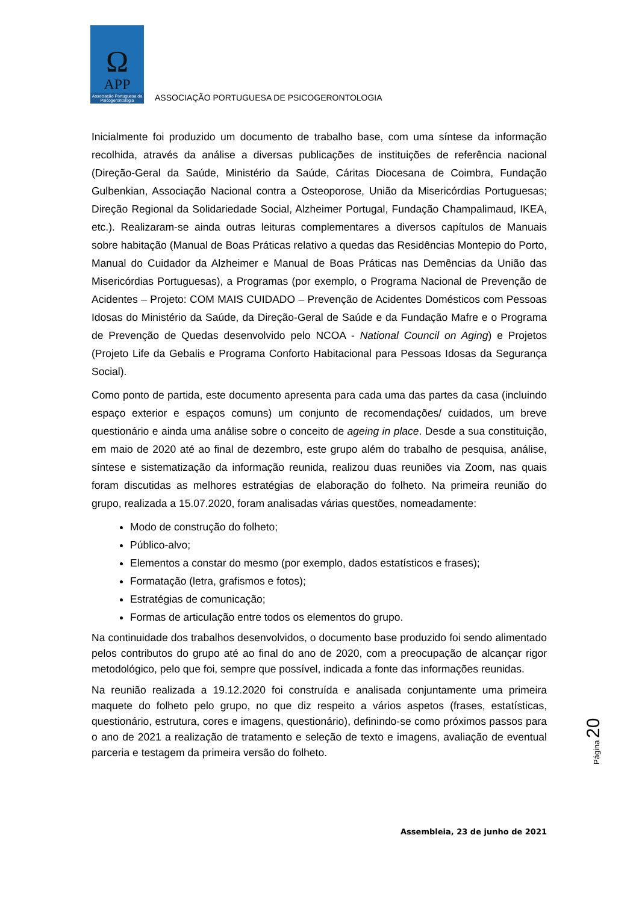Ω
APP
Associação Portuguesa da Psicogerontologia
ASSOCIAÇÃO PORTUGUESA DE PSICOGERONTOLOGIA
Inicialmente foi produzido um documento de trabalho base, com uma síntese da informação recolhida, através da análise a diversas publicações de instituições de referência nacional (Direção-Geral da Saúde, Ministério da Saúde, Cáritas Diocesana de Coimbra, Fundação Gulbenkian, Associação Nacional contra a Osteoporose, União da Misericórdias Portuguesas; Direção Regional da Solidariedade Social, Alzheimer Portugal, Fundação Champalimaud, IKEA, etc.). Realizaram-se ainda outras leituras complementares a diversos capítulos de Manuais sobre habitação (Manual de Boas Práticas relativo a quedas das Residências Montepio do Porto, Manual do Cuidador da Alzheimer e Manual de Boas Práticas nas Demências da União das Misericórdias Portuguesas), a Programas (por exemplo, o Programa Nacional de Prevenção de Acidentes – Projeto: COM MAIS CUIDADO – Prevenção de Acidentes Domésticos com Pessoas Idosas do Ministério da Saúde, da Direção-Geral de Saúde e da Fundação Mafre e o Programa de Prevenção de Quedas desenvolvido pelo NCOA - National Council on Aging) e Projetos (Projeto Life da Gebalis e Programa Conforto Habitacional para Pessoas Idosas da Segurança Social).
Como ponto de partida, este documento apresenta para cada uma das partes da casa (incluindo espaço exterior e espaços comuns) um conjunto de recomendações/ cuidados, um breve questionário e ainda uma análise sobre o conceito de ageing in place. Desde a sua constituição, em maio de 2020 até ao final de dezembro, este grupo além do trabalho de pesquisa, análise, síntese e sistematização da informação reunida, realizou duas reuniões via Zoom, nas quais foram discutidas as melhores estratégias de elaboração do folheto. Na primeira reunião do grupo, realizada a 15.07.2020, foram analisadas várias questões, nomeadamente:
Modo de construção do folheto;
Público-alvo;
Elementos a constar do mesmo (por exemplo, dados estatísticos e frases);
Formatação (letra, grafismos e fotos);
Estratégias de comunicação;
Formas de articulação entre todos os elementos do grupo.
Na continuidade dos trabalhos desenvolvidos, o documento base produzido foi sendo alimentado pelos contributos do grupo até ao final do ano de 2020, com a preocupação de alcançar rigor metodológico, pelo que foi, sempre que possível, indicada a fonte das informações reunidas.
Na reunião realizada a 19.12.2020 foi construída e analisada conjuntamente uma primeira maquete do folheto pelo grupo, no que diz respeito a vários aspetos (frases, estatísticas, questionário, estrutura, cores e imagens, questionário), definindo-se como próximos passos para o ano de 2021 a realização de tratamento e seleção de texto e imagens, avaliação de eventual parceria e testagem da primeira versão do folheto.
Página 20
Assembleia, 23 de junho de 2021